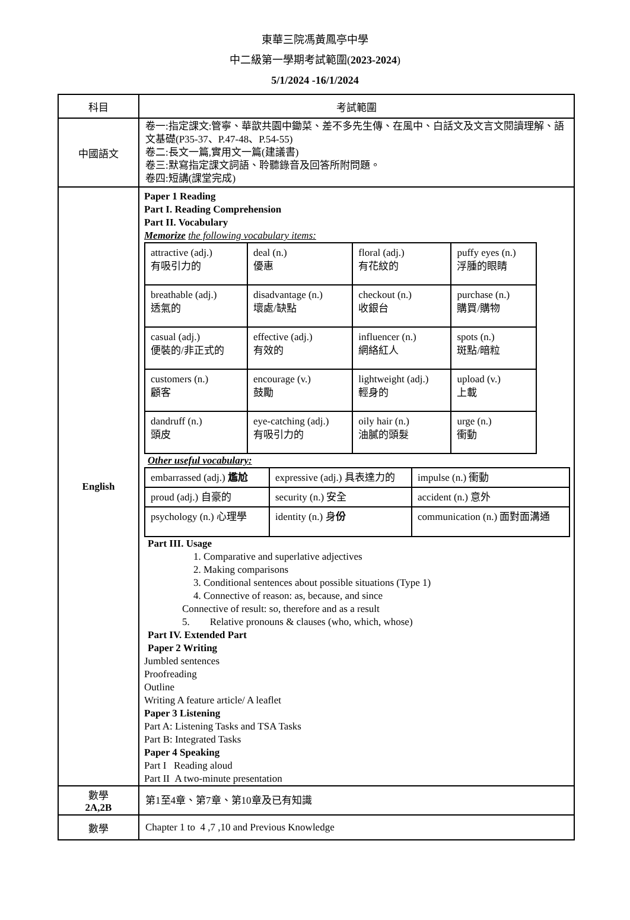東華三院馮黃鳳亭中學
中二級第一學期考試範圍(2023-2024)
5/1/2024 -16/1/2024
| 科目 | 考試範圍 |
| 中國語文 | 卷一:指定課文:管寧、華歆共園中鋤菜、差不多先生傳、在風中、白話文及文言文閱讀理解、語文基礎(P35-37、P.47-48、P.54-55) 卷二:長文一篇,實用文一篇(建議書) 卷三:默寫指定課文詞語、聆聽錄音及回答所附問題。 卷四:短講(課堂完成) |
| English | Paper 1 Reading Part I. Reading Comprehension Part II. Vocabulary Memorize the following vocabulary items: / attractive (adj.) 有吸引力的 / deal (n.) 優惠 / floral (adj.) 有花紋的 / puffy eyes (n.) 浮腫的眼睛 / / breathable (adj.) 透氣的 / disadvantage (n.) 壞處/缺點 / checkout (n.) 收銀台 / purchase (n.) 購買/購物 / / casual (adj.) 便裝的/非正式的 / effective (adj.) 有效的 / influencer (n.) 網絡紅人 / spots (n.) 斑點/暗粒 / / customers (n.) 顧客 / encourage (v.) 鼓勵 / lightweight (adj.) 輕身的 / upload (v.) 上載 / / dandruff (n.) 頭皮 / eye-catching (adj.) 有吸引力的 / oily hair (n.) 油膩的頭髮 / urge (n.) 衝動 / Other useful vocabulary: / embarrassed (adj.) 尷尬 / expressive (adj.) 具表達力的 / impulse (n.) 衝動 / / proud (adj.) 自豪的 / security (n.) 安全 / accident (n.) 意外 / / psychology (n.) 心理學 / identity (n.) 身 份 / communication (n.) 面對面溝通 / Part III. Usage 1. Comparative and superlative adjectives 2. Making comparisons 3. Conditional sentences about possible situations (Type 1) 4. Connective of reason: as, because, and since Connective of result: so, therefore and as a result 5. Relative pronouns & clauses (who, which, whose) Part IV. Extended Part Paper 2 Writing Jumbled sentences Proofreading Outline Writing A feature article/ A leaflet Paper 3 Listening Part A: Listening Tasks and TSA Tasks Part B: Integrated Tasks Paper 4 Speaking Part I Reading aloud Part II A two-minute presentation |
| 數學 2A,2B | 第1至4章、第7章、第10章及已有知識 |
| 數學 | Chapter 1 to 4 ,7 ,10 and Previous Knowledge |